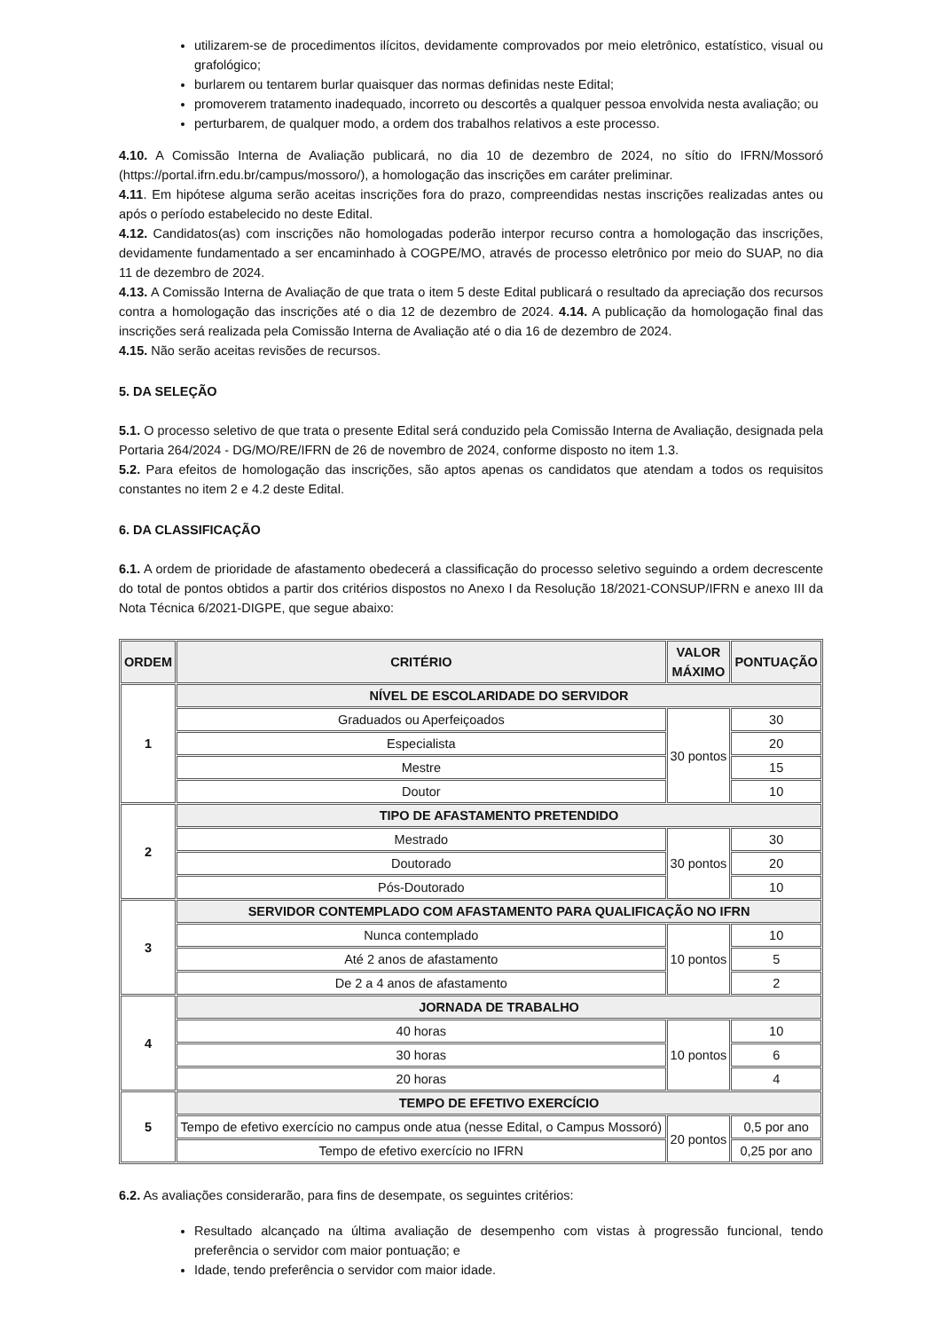utilizarem-se de procedimentos ilícitos, devidamente comprovados por meio eletrônico, estatístico, visual ou grafológico;
burlarem ou tentarem burlar quaisquer das normas definidas neste Edital;
promoverem tratamento inadequado, incorreto ou descortês a qualquer pessoa envolvida nesta avaliação; ou
perturbarem, de qualquer modo, a ordem dos trabalhos relativos a este processo.
4.10. A Comissão Interna de Avaliação publicará, no dia 10 de dezembro de 2024, no sítio do IFRN/Mossoró (https://portal.ifrn.edu.br/campus/mossoro/), a homologação das inscrições em caráter preliminar.
4.11. Em hipótese alguma serão aceitas inscrições fora do prazo, compreendidas nestas inscrições realizadas antes ou após o período estabelecido no deste Edital.
4.12. Candidatos(as) com inscrições não homologadas poderão interpor recurso contra a homologação das inscrições, devidamente fundamentado a ser encaminhado à COGPE/MO, através de processo eletrônico por meio do SUAP, no dia 11 de dezembro de 2024.
4.13. A Comissão Interna de Avaliação de que trata o item 5 deste Edital publicará o resultado da apreciação dos recursos contra a homologação das inscrições até o dia 12 de dezembro de 2024. 4.14. A publicação da homologação final das inscrições será realizada pela Comissão Interna de Avaliação até o dia 16 de dezembro de 2024.
4.15. Não serão aceitas revisões de recursos.
5. DA SELEÇÃO
5.1. O processo seletivo de que trata o presente Edital será conduzido pela Comissão Interna de Avaliação, designada pela Portaria 264/2024 - DG/MO/RE/IFRN de 26 de novembro de 2024, conforme disposto no item 1.3.
5.2. Para efeitos de homologação das inscrições, são aptos apenas os candidatos que atendam a todos os requisitos constantes no item 2 e 4.2 deste Edital.
6. DA CLASSIFICAÇÃO
6.1. A ordem de prioridade de afastamento obedecerá a classificação do processo seletivo seguindo a ordem decrescente do total de pontos obtidos a partir dos critérios dispostos no Anexo I da Resolução 18/2021-CONSUP/IFRN e anexo III da Nota Técnica 6/2021-DIGPE, que segue abaixo:
| ORDEM | CRITÉRIO | VALOR MÁXIMO | PONTUAÇÃO |
| --- | --- | --- | --- |
| 1 | NÍVEL DE ESCOLARIDADE DO SERVIDOR | | |
| | Graduados ou Aperfeiçoados | 30 pontos | 30 |
| | Especialista | | 20 |
| | Mestre | | 15 |
| | Doutor | | 10 |
| 2 | TIPO DE AFASTAMENTO PRETENDIDO | | |
| | Mestrado | 30 pontos | 30 |
| | Doutorado | | 20 |
| | Pós-Doutorado | | 10 |
| 3 | SERVIDOR CONTEMPLADO COM AFASTAMENTO PARA QUALIFICAÇÃO NO IFRN | | |
| | Nunca contemplado | 10 pontos | 10 |
| | Até 2 anos de afastamento | | 5 |
| | De 2 a 4 anos de afastamento | | 2 |
| 4 | JORNADA DE TRABALHO | | |
| | 40 horas | 10 pontos | 10 |
| | 30 horas | | 6 |
| | 20 horas | | 4 |
| 5 | TEMPO DE EFETIVO EXERCÍCIO | | |
| | Tempo de efetivo exercício no campus onde atua (nesse Edital, o Campus Mossoró) | 20 pontos | 0,5 por ano |
| | Tempo de efetivo exercício no IFRN | | 0,25 por ano |
6.2. As avaliações considerarão, para fins de desempate, os seguintes critérios:
Resultado alcançado na última avaliação de desempenho com vistas à progressão funcional, tendo preferência o servidor com maior pontuação; e
Idade, tendo preferência o servidor com maior idade.